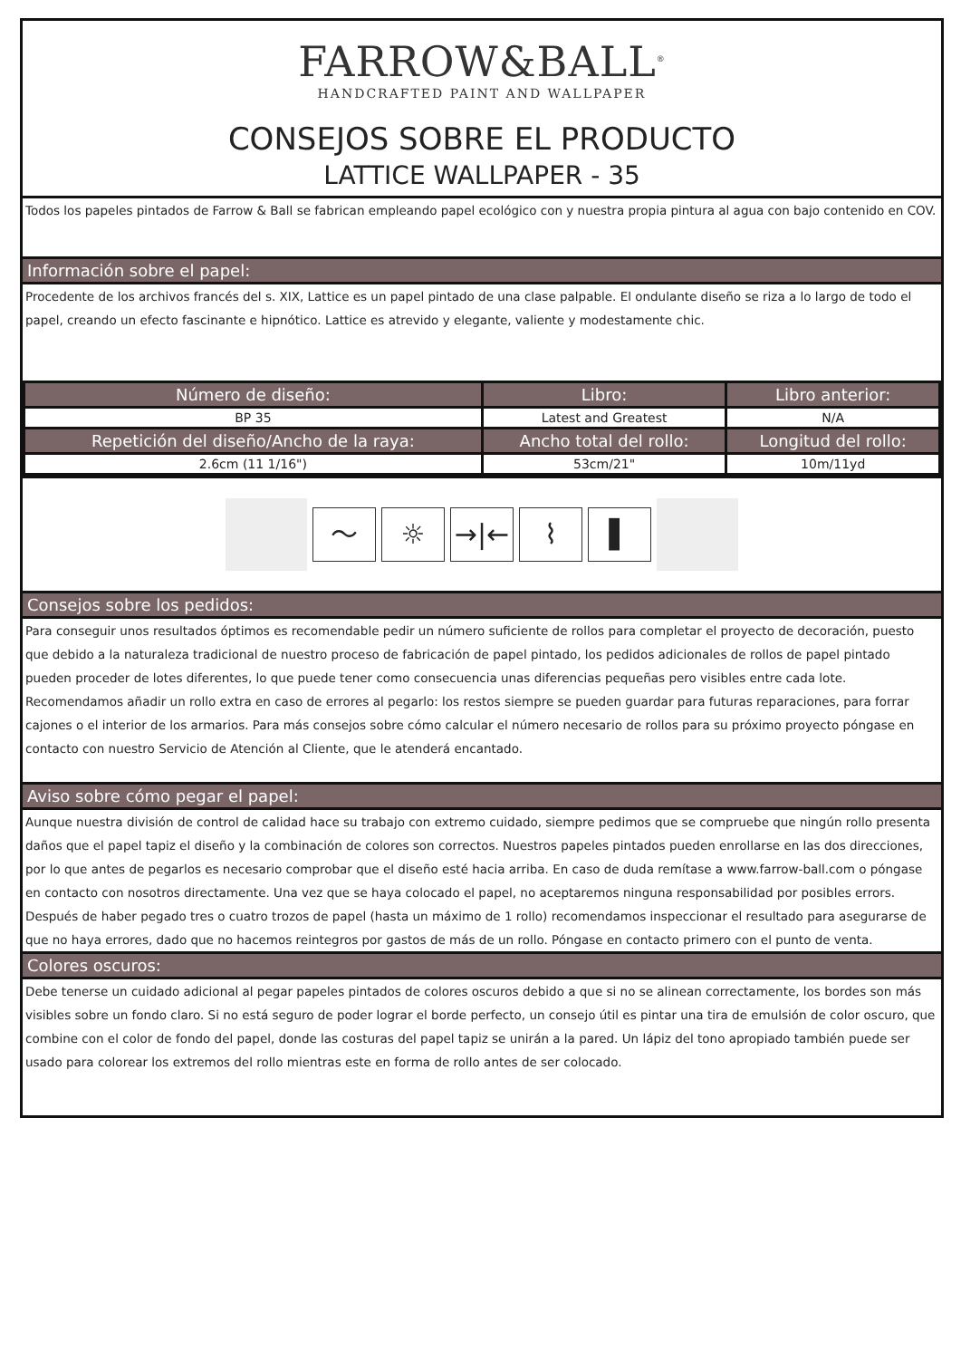FARROW&BALL<sup>®</sup>
HANDCRAFTED PAINT AND WALLPAPER
CONSEJOS SOBRE EL PRODUCTO
LATTICE WALLPAPER - 35
Todos los papeles pintados de Farrow & Ball se fabrican empleando papel ecológico con y nuestra propia pintura al agua con bajo contenido en COV.
Información sobre el papel:
Procedente de los archivos francés del s. XIX, Lattice es un papel pintado de una clase palpable. El ondulante diseño se riza a lo largo de todo el papel, creando un efecto fascinante e hipnótico. Lattice es atrevido y elegante, valiente y modestamente chic.
| Número de diseño: | Libro: | Libro anterior: |
| --- | --- | --- |
| BP 35 | Latest and Greatest | N/A |
| Repetición del diseño/Ancho de la raya: | Ancho total del rollo: | Longitud del rollo: |
| 2.6cm (11 1/16") | 53cm/21" | 10m/11yd |
〜 ☼ →|← ⌇ ▌
Consejos sobre los pedidos:
Para conseguir unos resultados óptimos es recomendable pedir un número suficiente de rollos para completar el proyecto de decoración, puesto que debido a la naturaleza tradicional de nuestro proceso de fabricación de papel pintado, los pedidos adicionales de rollos de papel pintado pueden proceder de lotes diferentes, lo que puede tener como consecuencia unas diferencias pequeñas pero visibles entre cada lote. Recomendamos añadir un rollo extra en caso de errores al pegarlo: los restos siempre se pueden guardar para futuras reparaciones, para forrar cajones o el interior de los armarios. Para más consejos sobre cómo calcular el número necesario de rollos para su próximo proyecto póngase en contacto con nuestro Servicio de Atención al Cliente, que le atenderá encantado.
Aviso sobre cómo pegar el papel:
Aunque nuestra división de control de calidad hace su trabajo con extremo cuidado, siempre pedimos que se compruebe que ningún rollo presenta daños que el papel tapiz el diseño y la combinación de colores son correctos. Nuestros papeles pintados pueden enrollarse en las dos direcciones, por lo que antes de pegarlos es necesario comprobar que el diseño esté hacia arriba. En caso de duda remítase a www.farrow-ball.com o póngase en contacto con nosotros directamente. Una vez que se haya colocado el papel, no aceptaremos ninguna responsabilidad por posibles errors. Después de haber pegado tres o cuatro trozos de papel (hasta un máximo de 1 rollo) recomendamos inspeccionar el resultado para asegurarse de que no haya errores, dado que no hacemos reintegros por gastos de más de un rollo. Póngase en contacto primero con el punto de venta.
Colores oscuros:
Debe tenerse un cuidado adicional al pegar papeles pintados de colores oscuros debido a que si no se alinean correctamente, los bordes son más visibles sobre un fondo claro. Si no está seguro de poder lograr el borde perfecto, un consejo útil es pintar una tira de emulsión de color oscuro, que combine con el color de fondo del papel, donde las costuras del papel tapiz se unirán a la pared. Un lápiz del tono apropiado también puede ser usado para colorear los extremos del rollo mientras este en forma de rollo antes de ser colocado.